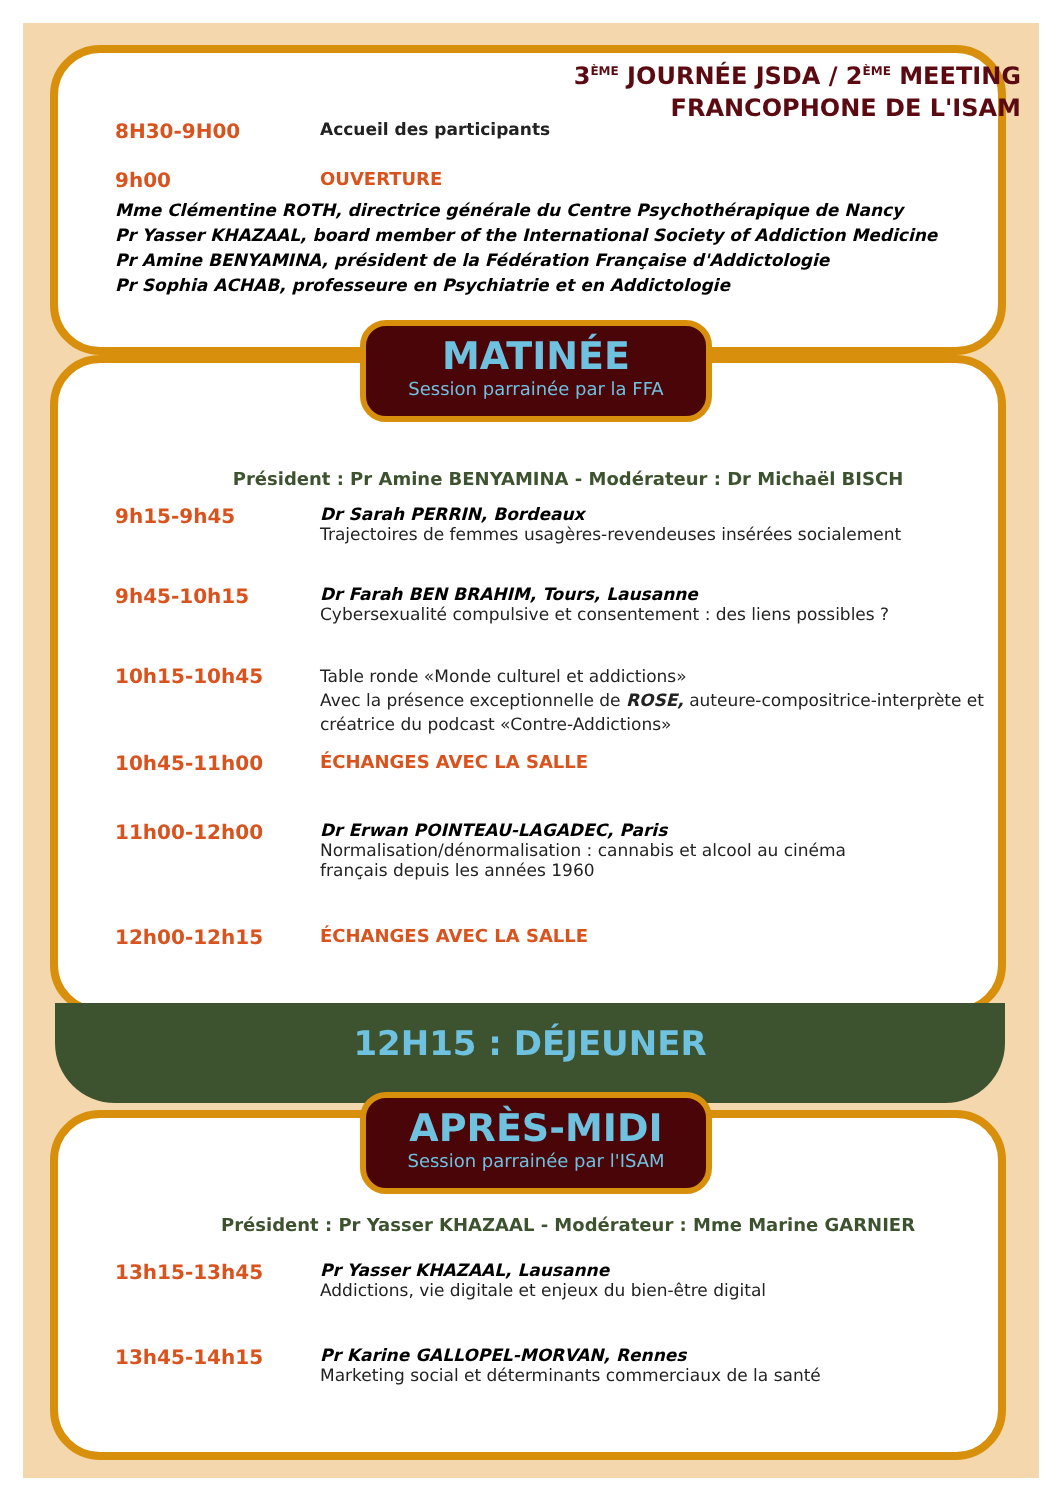12H15 : DÉJEUNER
MATINÉE
Session parrainée par la FFA
APRÈS-MIDI
Session parrainée par l'ISAM
3<sup>ÈME</sup> JOURNÉE JSDA / 2<sup>ÈME</sup> MEETING
FRANCOPHONE DE L'ISAM
8H30-9H00
Accueil des participants
9h00 OUVERTURE
Mme Clémentine ROTH, directrice générale du Centre Psychothérapique de Nancy
Pr Yasser KHAZAAL, board member of the International Society of Addiction Medicine
Pr Amine BENYAMINA, président de la Fédération Française d'Addictologie
Pr Sophia ACHAB, professeure en Psychiatrie et en Addictologie
Président : Pr Amine BENYAMINA - Modérateur : Dr Michaël BISCH
9h15-9h45
Dr Sarah PERRIN, Bordeaux
Trajectoires de femmes usagères-revendeuses insérées socialement
9h45-10h15
Dr Farah BEN BRAHIM, Tours, Lausanne
Cybersexualité compulsive et consentement : des liens possibles ?
10h15-10h45
Table ronde «Monde culturel et addictions»
Avec la présence exceptionnelle de ROSE, auteure-compositrice-interprète et créatrice du podcast «Contre-Addictions»
10h45-11h00 ÉCHANGES AVEC LA SALLE
11h00-12h00
Dr Erwan POINTEAU-LAGADEC, Paris
Normalisation/dénormalisation : cannabis et alcool au cinéma
français depuis les années 1960
12h00-12h15 ÉCHANGES AVEC LA SALLE
Président : Pr Yasser KHAZAAL - Modérateur : Mme Marine GARNIER
13h15-13h45
Pr Yasser KHAZAAL, Lausanne
Addictions, vie digitale et enjeux du bien-être digital
13h45-14h15
Pr Karine GALLOPEL-MORVAN, Rennes
Marketing social et déterminants commerciaux de la santé